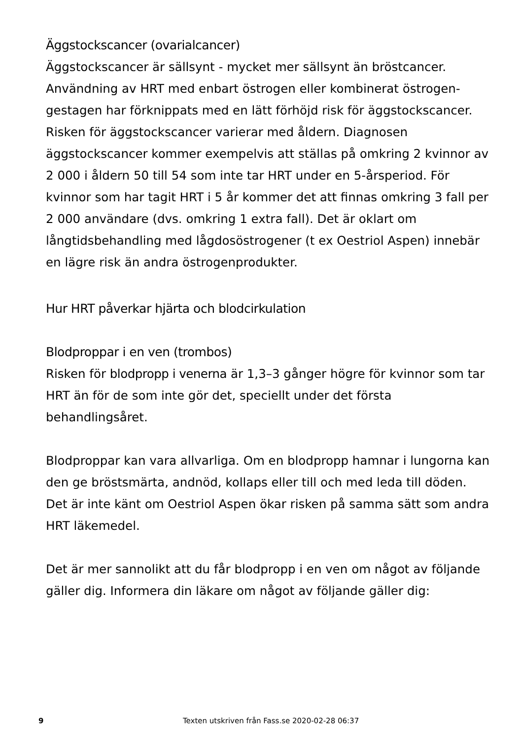Äggstockscancer (ovarialcancer)
Äggstockscancer är sällsynt - mycket mer sällsynt än bröstcancer. Användning av HRT med enbart östrogen eller kombinerat östrogen-gestagen har förknippats med en lätt förhöjd risk för äggstockscancer. Risken för äggstockscancer varierar med åldern. Diagnosen äggstockscancer kommer exempelvis att ställas på omkring 2 kvinnor av 2 000 i åldern 50 till 54 som inte tar HRT under en 5-årsperiod. För kvinnor som har tagit HRT i 5 år kommer det att finnas omkring 3 fall per 2 000 användare (dvs. omkring 1 extra fall). Det är oklart om långtidsbehandling med lågdosöstrogener (t ex Oestriol Aspen) innebär en lägre risk än andra östrogenprodukter.
Hur HRT påverkar hjärta och blodcirkulation
Blodproppar i en ven (trombos)
Risken för blodpropp i venerna är 1,3–3 gånger högre för kvinnor som tar HRT än för de som inte gör det, speciellt under det första behandlingsåret.
Blodproppar kan vara allvarliga. Om en blodpropp hamnar i lungorna kan den ge bröstsmärta, andnöd, kollaps eller till och med leda till döden. Det är inte känt om Oestriol Aspen ökar risken på samma sätt som andra HRT läkemedel.
Det är mer sannolikt att du får blodpropp i en ven om något av följande gäller dig. Informera din läkare om något av följande gäller dig:
9 Texten utskriven från Fass.se 2020-02-28 06:37